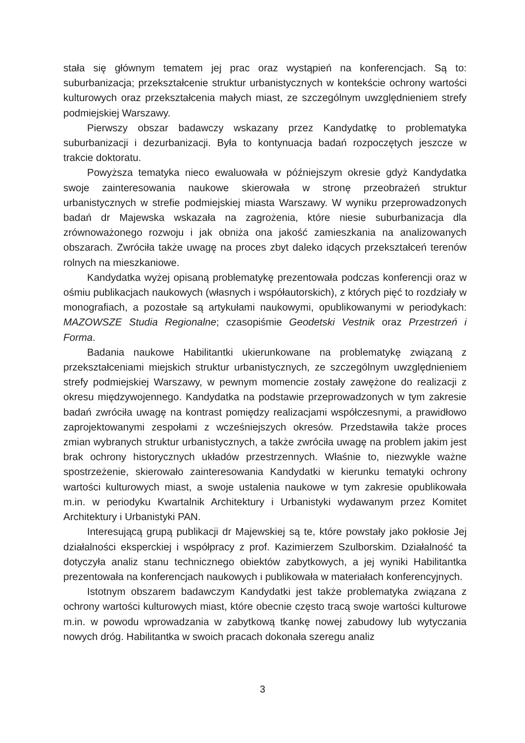stała się głównym tematem jej prac oraz wystąpień na konferencjach. Są to: suburbanizacja; przekształcenie struktur urbanistycznych w kontekście ochrony wartości kulturowych oraz przekształcenia małych miast, ze szczególnym uwzględnieniem strefy podmiejskiej Warszawy.
Pierwszy obszar badawczy wskazany przez Kandydatkę to problematyka suburbanizacji i dezurbanizacji. Była to kontynuacja badań rozpoczętych jeszcze w trakcie doktoratu.
Powyższa tematyka nieco ewaluowała w późniejszym okresie gdyż Kandydatka swoje zainteresowania naukowe skierowała w stronę przeobrażeń struktur urbanistycznych w strefie podmiejskiej miasta Warszawy. W wyniku przeprowadzonych badań dr Majewska wskazała na zagrożenia, które niesie suburbanizacja dla zrównoważonego rozwoju i jak obniża ona jakość zamieszkania na analizowanych obszarach. Zwróciła także uwagę na proces zbyt daleko idących przekształceń terenów rolnych na mieszkaniowe.
Kandydatka wyżej opisaną problematykę prezentowała podczas konferencji oraz w ośmiu publikacjach naukowych (własnych i współautorskich), z których pięć to rozdziały w monografiach, a pozostałe są artykułami naukowymi, opublikowanymi w periodykach: MAZOWSZE Studia Regionalne; czasopiśmie Geodetski Vestnik oraz Przestrzeń i Forma.
Badania naukowe Habilitantki ukierunkowane na problematykę związaną z przekształceniami miejskich struktur urbanistycznych, ze szczególnym uwzględnieniem strefy podmiejskiej Warszawy, w pewnym momencie zostały zawężone do realizacji z okresu międzywojennego. Kandydatka na podstawie przeprowadzonych w tym zakresie badań zwróciła uwagę na kontrast pomiędzy realizacjami współczesnymi, a prawidłowo zaprojektowanymi zespołami z wcześniejszych okresów. Przedstawiła także proces zmian wybranych struktur urbanistycznych, a także zwróciła uwagę na problem jakim jest brak ochrony historycznych układów przestrzennych. Właśnie to, niezwykle ważne spostrzeżenie, skierowało zainteresowania Kandydatki w kierunku tematyki ochrony wartości kulturowych miast, a swoje ustalenia naukowe w tym zakresie opublikowała m.in. w periodyku Kwartalnik Architektury i Urbanistyki wydawanym przez Komitet Architektury i Urbanistyki PAN.
Interesującą grupą publikacji dr Majewskiej są te, które powstały jako pokłosie Jej działalności eksperckiej i współpracy z prof. Kazimierzem Szulborskim. Działalność ta dotyczyła analiz stanu technicznego obiektów zabytkowych, a jej wyniki Habilitantka prezentowała na konferencjach naukowych i publikowała w materiałach konferencyjnych.
Istotnym obszarem badawczym Kandydatki jest także problematyka związana z ochrony wartości kulturowych miast, które obecnie często tracą swoje wartości kulturowe m.in. w powodu wprowadzania w zabytkową tkankę nowej zabudowy lub wytyczania nowych dróg. Habilitantka w swoich pracach dokonała szeregu analiz
3